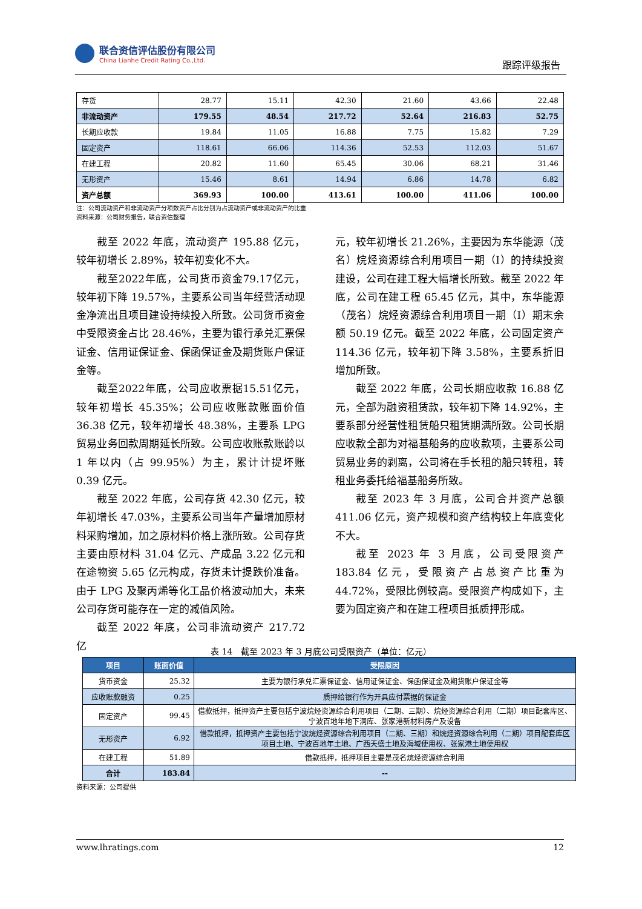联合资信评估股份有限公司
China Lianhe Credit Rating Co.,Ltd.
跟踪评级报告
| 存货 | 28.77 | 15.11 | 42.30 | 21.60 | 43.66 | 22.48 |
| 非流动资产 | 179.55 | 48.54 | 217.72 | 52.64 | 216.83 | 52.75 |
| 长期应收款 | 19.84 | 11.05 | 16.88 | 7.75 | 15.82 | 7.29 |
| 固定资产 | 118.61 | 66.06 | 114.36 | 52.53 | 112.03 | 51.67 |
| 在建工程 | 20.82 | 11.60 | 65.45 | 30.06 | 68.21 | 31.46 |
| 无形资产 | 15.46 | 8.61 | 14.94 | 6.86 | 14.78 | 6.82 |
| 资产总额 | 369.93 | 100.00 | 413.61 | 100.00 | 411.06 | 100.00 |
注：公司流动资产和非流动资产分项数资产占比分别为占流动资产或非流动资产的比重
资料来源：公司财务报告，联合资信整理
截至 2022 年底，流动资产 195.88 亿元，较年初增长 2.89%，较年初变化不大。
截至2022年底，公司货币资金79.17亿元，较年初下降 19.57%，主要系公司当年经营活动现金净流出且项目建设持续投入所致。公司货币资金中受限资金占比 28.46%，主要为银行承兑汇票保证金、信用证保证金、保函保证金及期货账户保证金等。
截至2022年底，公司应收票据15.51亿元，较年初增长 45.35%；公司应收账款账面价值 36.38 亿元，较年初增长 48.38%，主要系 LPG 贸易业务回款周期延长所致。公司应收账款账龄以 1 年以内（占 99.95%）为主，累计计提坏账 0.39 亿元。
截至 2022 年底，公司存货 42.30 亿元，较年初增长 47.03%，主要系公司当年产量增加原材料采购增加，加之原材料价格上涨所致。公司存货主要由原材料 31.04 亿元、产成品 3.22 亿元和在途物资 5.65 亿元构成，存货未计提跌价准备。由于 LPG 及聚丙烯等化工品价格波动加大，未来公司存货可能存在一定的减值风险。
截至 2022 年底，公司非流动资产 217.72 亿
元，较年初增长 21.26%，主要因为东华能源（茂名）烷烃资源综合利用项目一期（I）的持续投资建设，公司在建工程大幅增长所致。截至 2022 年底，公司在建工程 65.45 亿元，其中，东华能源（茂名）烷烃资源综合利用项目一期（I）期末余额 50.19 亿元。截至 2022 年底，公司固定资产 114.36 亿元，较年初下降 3.58%，主要系折旧增加所致。
截至 2022 年底，公司长期应收款 16.88 亿元，全部为融资租赁款，较年初下降 14.92%，主要系部分经营性租赁船只租赁期满所致。公司长期应收款全部为对福基船务的应收款项，主要系公司贸易业务的剥离，公司将在手长租的船只转租，转租业务委托给福基船务所致。
截至 2023 年 3 月底，公司合并资产总额 411.06 亿元，资产规模和资产结构较上年底变化不大。
截至 2023 年 3 月底，公司受限资产 183.84 亿元，受限资产占总资产比重为 44.72%，受限比例较高。受限资产构成如下，主要为固定资产和在建工程项目抵质押形成。
表 14　截至 2023 年 3 月底公司受限资产（单位：亿元）
| 项目 | 账面价值 | 受限原因 |
| --- | --- | --- |
| 货币资金 | 25.32 | 主要为银行承兑汇票保证金、信用证保证金、保函保证金及期货账户保证金等 |
| 应收账款融资 | 0.25 | 质押给银行作为开具应付票据的保证金 |
| 固定资产 | 99.45 | 借款抵押，抵押资产主要包括宁波烷烃资源综合利用项目（二期、三期）、烷烃资源综合利用（二期）项目配套库区、宁波百地年地下洞库、张家港新材料房产及设备 |
| 无形资产 | 6.92 | 借款抵押，抵押资产主要包括宁波烷烃资源综合利用项目（二期、三期）和烷烃资源综合利用（二期）项目配套库区项目土地、宁波百地年土地、广西天盛土地及海域使用权、张家港土地使用权 |
| 在建工程 | 51.89 | 借款抵押，抵押项目主要是茂名烷烃资源综合利用 |
| 合计 | 183.84 | -- |
资料来源：公司提供
www.lhratings.com 12